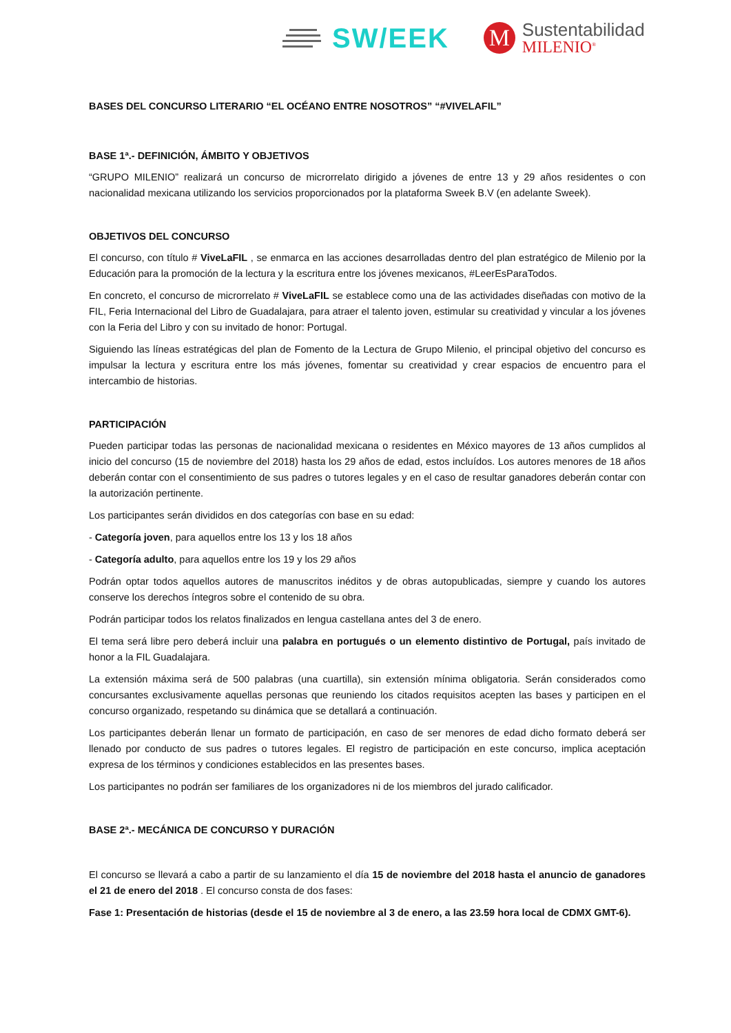SW/EEK
M
Sustentabilidad
MILENIO<sup>®</sup>
BASES DEL CONCURSO LITERARIO “EL OCÉANO ENTRE NOSOTROS” “#VIVELAFIL”
BASE 1ª.- DEFINICIÓN, ÁMBITO Y OBJETIVOS
“GRUPO MILENIO” realizará un concurso de microrrelato dirigido a jóvenes de entre 13 y 29 años residentes o con nacionalidad mexicana utilizando los servicios proporcionados por la plataforma Sweek B.V (en adelante Sweek).
OBJETIVOS DEL CONCURSO
El concurso, con título # ViveLaFIL , se enmarca en las acciones desarrolladas dentro del plan estratégico de Milenio por la Educación para la promoción de la lectura y la escritura entre los jóvenes mexicanos, #LeerEsParaTodos.
En concreto, el concurso de microrrelato # ViveLaFIL se establece como una de las actividades diseñadas con motivo de la FIL, Feria Internacional del Libro de Guadalajara, para atraer el talento joven, estimular su creatividad y vincular a los jóvenes con la Feria del Libro y con su invitado de honor: Portugal.
Siguiendo las líneas estratégicas del plan de Fomento de la Lectura de Grupo Milenio, el principal objetivo del concurso es impulsar la lectura y escritura entre los más jóvenes, fomentar su creatividad y crear espacios de encuentro para el intercambio de historias.
PARTICIPACIÓN
Pueden participar todas las personas de nacionalidad mexicana o residentes en México mayores de 13 años cumplidos al inicio del concurso (15 de noviembre del 2018) hasta los 29 años de edad, estos incluídos. Los autores menores de 18 años deberán contar con el consentimiento de sus padres o tutores legales y en el caso de resultar ganadores deberán contar con la autorización pertinente.
Los participantes serán divididos en dos categorías con base en su edad:
- Categoría joven, para aquellos entre los 13 y los 18 años
- Categoría adulto, para aquellos entre los 19 y los 29 años
Podrán optar todos aquellos autores de manuscritos inéditos y de obras autopublicadas, siempre y cuando los autores conserve los derechos íntegros sobre el contenido de su obra.
Podrán participar todos los relatos finalizados en lengua castellana antes del 3 de enero.
El tema será libre pero deberá incluir una palabra en portugués o un elemento distintivo de Portugal, país invitado de honor a la FIL Guadalajara.
La extensión máxima será de 500 palabras (una cuartilla), sin extensión mínima obligatoria. Serán considerados como concursantes exclusivamente aquellas personas que reuniendo los citados requisitos acepten las bases y participen en el concurso organizado, respetando su dinámica que se detallará a continuación.
Los participantes deberán llenar un formato de participación, en caso de ser menores de edad dicho formato deberá ser llenado por conducto de sus padres o tutores legales. El registro de participación en este concurso, implica aceptación expresa de los términos y condiciones establecidos en las presentes bases.
Los participantes no podrán ser familiares de los organizadores ni de los miembros del jurado calificador.
BASE 2ª.- MECÁNICA DE CONCURSO Y DURACIÓN
El concurso se llevará a cabo a partir de su lanzamiento el día 15 de noviembre del 2018 hasta el anuncio de ganadores el 21 de enero del 2018 . El concurso consta de dos fases:
Fase 1: Presentación de historias (desde el 15 de noviembre al 3 de enero, a las 23.59 hora local de CDMX GMT-6).